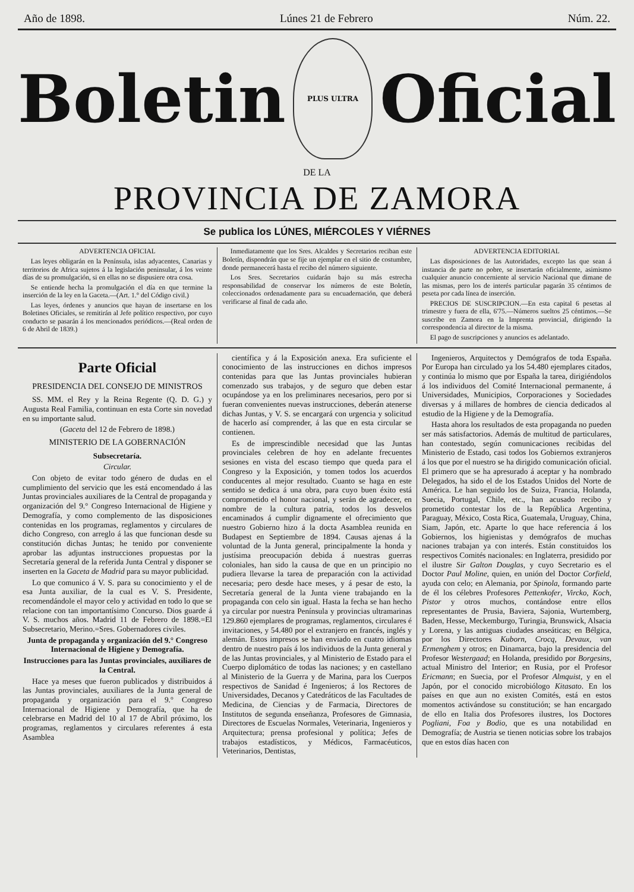Año de 1898. Lúnes 21 de Febrero Núm. 22.
Boletin
PLUS ULTRA
Oficial
DE LA
PROVINCIA DE ZAMORA
Se publica los LÚNES, MIÉRCOLES Y VIÉRNES
ADVERTENCIA OFICIAL
Las leyes obligarán en la Península, islas adyacentes, Canarias y territorios de Africa sujetos á la legislación peninsular, á los veinte días de su promulgación, si en ellas no se dispusiere otra cosa.
Se entiende hecha la promulgación el día en que termine la inserción de la ley en la Gaceta.—(Art. 1.° del Código civil.)
Las leyes, órdenes y anuncios que hayan de insertarse en los Boletines Oficiales, se remitirán al Jefe político respectivo, por cuyo conducto se pasarán á los mencionados periódicos.—(Real orden de 6 de Abril de 1839.)
Inmediatamente que los Sres. Alcaldes y Secretarios reciban este Boletín, dispondrán que se fije un ejemplar en el sitio de costumbre, donde permanecerá hasta el recibo del número siguiente.
Los Sres. Secretarios cuidarán bajo su más estrecha responsabilidad de conservar los números de este Boletín, coleccionados ordenadamente para su encuadernación, que deberá verificarse al final de cada año.
ADVERTENCIA EDITORIAL
Las disposiciones de las Autoridades, excepto las que sean á instancia de parte no pobre, se insertarán oficialmente, asimismo cualquier anuncio concerniente al servicio Nacional que dimane de las mismas, pero los de interés particular pagarán 35 céntimos de peseta por cada línea de inserción.
PRECIOS DE SUSCRIPCION.—En esta capital 6 pesetas al trimestre y fuera de ella, 6'75.—Números sueltos 25 céntimos.—Se suscribe en Zamora en la Imprenta provincial, dirigiendo la correspondencia al director de la misma.
El pago de suscripciones y anuncios es adelantado.
Parte Oficial
PRESIDENCIA DEL CONSEJO DE MINISTROS
SS. MM. el Rey y la Reina Regente (Q. D. G.) y Augusta Real Familia, continuan en esta Corte sin novedad en su importante salud.
(Gaceta del 12 de Febrero de 1898.)
MINISTERIO DE LA GOBERNACIÓN
Subsecretaría.
Circular.
Con objeto de evitar todo género de dudas en el cumplimiento del servicio que les está encomendado á las Juntas provinciales auxiliares de la Central de propaganda y organización del 9.° Congreso Internacional de Higiene y Demografía, y como complemento de las disposiciones contenidas en los programas, reglamentos y circulares de dicho Congreso, con arreglo á las que funcionan desde su constitución dichas Juntas; he tenido por conveniente aprobar las adjuntas instrucciones propuestas por la Secretaría general de la referida Junta Central y disponer se inserten en la Gaceta de Madrid para su mayor publicidad.
Lo que comunico á V. S. para su conocimiento y el de esa Junta auxiliar, de la cual es V. S. Presidente, recomendándole el mayor celo y actividad en todo lo que se relacione con tan importantísimo Concurso. Dios guarde á V. S. muchos años. Madrid 11 de Febrero de 1898.=El Subsecretario, Merino.=Sres. Gobernadores civiles.
Junta de propaganda y organización del 9.° Congreso Internacional de Higiene y Demografía.
Instrucciones para las Juntas provinciales, auxiliares de la Central.
Hace ya meses que fueron publicados y distribuidos á las Juntas provinciales, auxiliares de la Junta general de propaganda y organización para el 9.° Congreso Internacional de Higiene y Demografía, que ha de celebrarse en Madrid del 10 al 17 de Abril próximo, los programas, reglamentos y circulares referentes á esta Asamblea
científica y á la Exposición anexa. Era suficiente el conocimiento de las instrucciones en dichos impresos contenidas para que las Juntas provinciales hubieran comenzado sus trabajos, y de seguro que deben estar ocupándose ya en los preliminares necesarios, pero por si fueran convenientes nuevas instrucciones, deberán atenerse dichas Juntas, y V. S. se encargará con urgencia y solicitud de hacerlo así comprender, á las que en esta circular se contienen.
Es de imprescindible necesidad que las Juntas provinciales celebren de hoy en adelante frecuentes sesiones en vista del escaso tiempo que queda para el Congreso y la Exposición, y tomen todos los acuerdos conducentes al mejor resultado. Cuanto se haga en este sentido se dedica á una obra, para cuyo buen éxito está comprometido el honor nacional, y serán de agradecer, en nombre de la cultura patria, todos los desvelos encaminados á cumplir dignamente el ofrecimiento que nuestro Gobierno hizo á la docta Asamblea reunida en Budapest en Septiembre de 1894. Causas ajenas á la voluntad de la Junta general, principalmente la honda y justísima preocupación debida á nuestras guerras coloniales, han sido la causa de que en un principio no pudiera llevarse la tarea de preparación con la actividad necesaria; pero desde hace meses, y á pesar de esto, la Secretaría general de la Junta viene trabajando en la propaganda con celo sin igual. Hasta la fecha se han hecho ya circular por nuestra Península y provincias ultramarinas 129.860 ejemplares de programas, reglamentos, circulares é invitaciones, y 54.480 por el extranjero en francés, inglés y alemán. Estos impresos se han enviado en cuatro idiomas dentro de nuestro país á los individuos de la Junta general y de las Juntas provinciales, y al Ministerio de Estado para el Cuerpo diplomático de todas las naciones; y en castellano al Ministerio de la Guerra y de Marina, para los Cuerpos respectivos de Sanidad é Ingenieros; á los Rectores de Universidades, Decanos y Catedráticos de las Facultades de Medicina, de Ciencias y de Farmacia, Directores de Institutos de segunda enseñanza, Profesores de Gimnasia, Directores de Escuelas Normales, Veterinaria, Ingenieros y Arquitectura; prensa profesional y política; Jefes de trabajos estadísticos, y Médicos, Farmacéuticos, Veterinarios, Dentistas,
Ingenieros, Arquitectos y Demógrafos de toda España. Por Europa han circulado ya los 54.480 ejemplares citados, y continúa lo mismo que por España la tarea, dirigiéndolos á los individuos del Comité Internacional permanente, á Universidades, Municipios, Corporaciones y Sociedades diversas y á millares de hombres de ciencia dedicados al estudio de la Higiene y de la Demografía.
Hasta ahora los resultados de esta propaganda no pueden ser más satisfactorios. Además de multitud de particulares, han contestado, según comunicaciones recibidas del Ministerio de Estado, casi todos los Gobiernos extranjeros á los que por el nuestro se ha dirigido comunicación oficial. El primero que se ha apresurado á aceptar y ha nombrado Delegados, ha sido el de los Estados Unidos del Norte de América. Le han seguido los de Suiza, Francia, Holanda, Suecia, Portugal, Chile, etc., han acusado recibo y prometido contestar los de la República Argentina, Paraguay, México, Costa Rica, Guatemala, Uruguay, China, Siam, Japón, etc. Aparte lo que hace referencia á los Gobiernos, los higienistas y demógrafos de muchas naciones trabajan ya con interés. Están constituidos los respectivos Comités nacionales: en Inglaterra, presidido por el ilustre Sir Galton Douglas, y cuyo Secretario es el Doctor Paul Moline, quien, en unión del Doctor Corfield, ayuda con celo; en Alemania, por Spinola, formando parte de él los célebres Profesores Pettenkofer, Vircko, Koch, Pistor y otros muchos, contándose entre ellos representantes de Prusia, Baviera, Sajonia, Wurtemberg, Baden, Hesse, Meckemburgo, Turingia, Brunswick, Alsacia y Lorena, y las antiguas ciudades anseáticas; en Bélgica, por los Directores Kuborn, Crocq, Devaux, van Ermenghem y otros; en Dinamarca, bajo la presidencia del Profesor Westergaad; en Holanda, presidido por Borgesins, actual Ministro del Interior; en Rusia, por el Profesor Ericmann; en Suecia, por el Profesor Almquist, y en el Japón, por el conocido microbiólogo Kitasato. En los países en que aun no existen Comités, está en estos momentos activándose su constitución; se han encargado de ello en Italia dos Profesores ilustres, los Doctores Pogliani, Foa y Bodio, que es una notabilidad en Demografía; de Austria se tienen noticias sobre los trabajos que en estos días hacen con